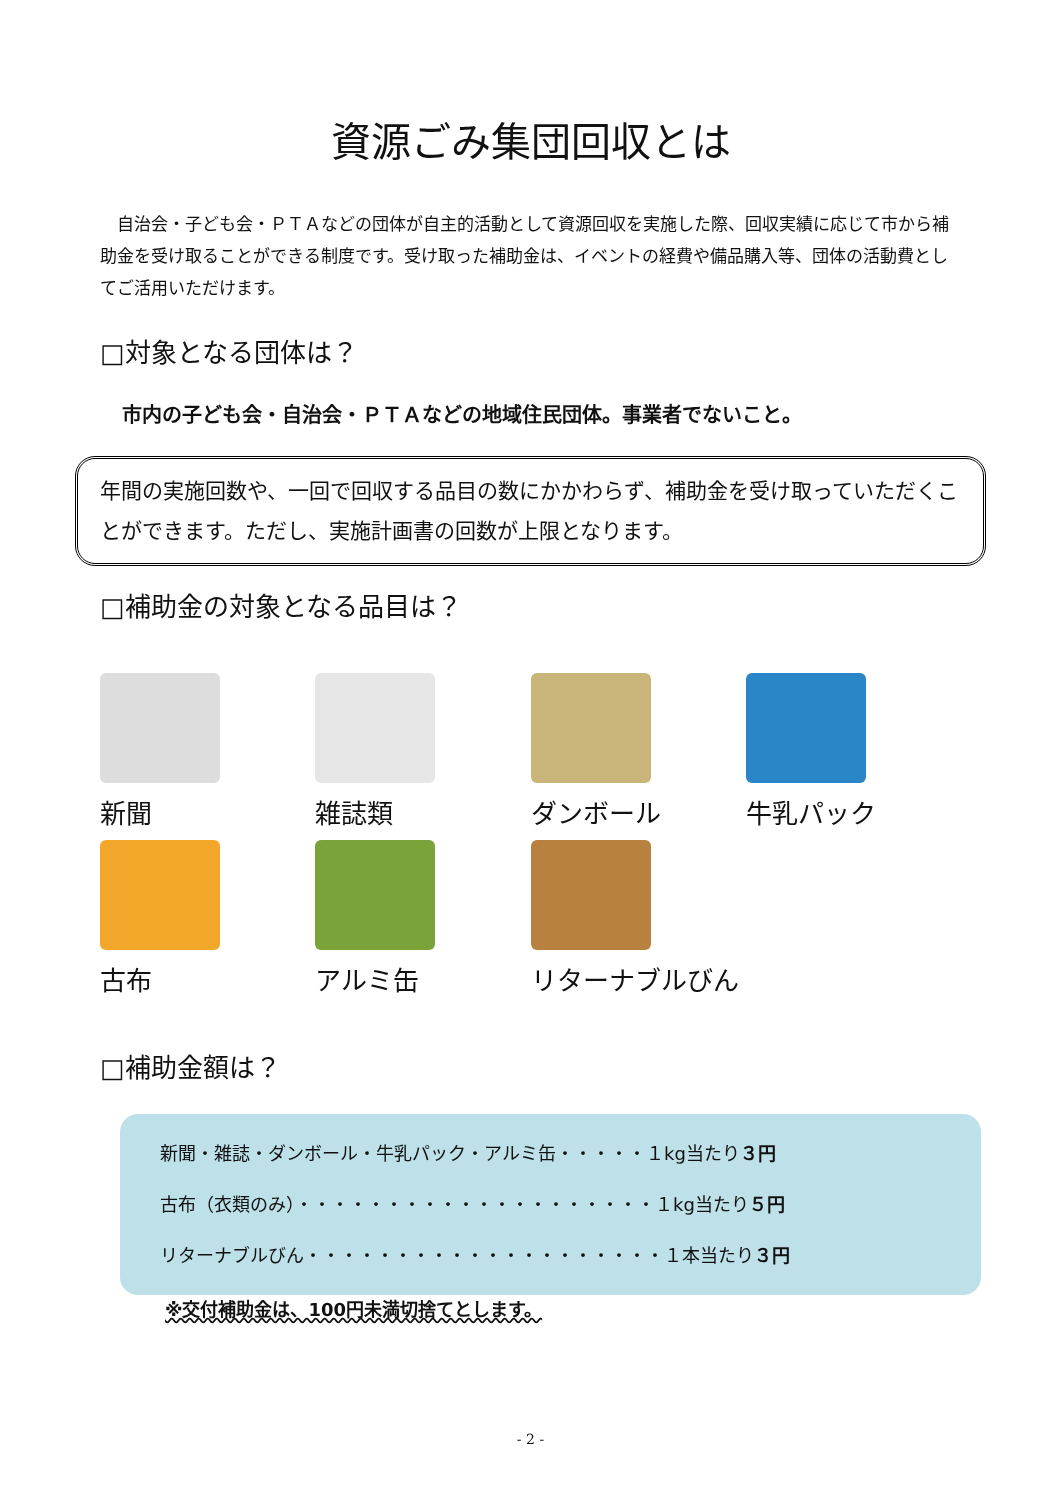資源ごみ集団回収とは
　自治会・子ども会・ＰＴＡなどの団体が自主的活動として資源回収を実施した際、回収実績に応じて市から補助金を受け取ることができる制度です。受け取った補助金は、イベントの経費や備品購入等、団体の活動費としてご活用いただけます。
□対象となる団体は？
市内の子ども会・自治会・ＰＴＡなどの地域住民団体。事業者でないこと。
年間の実施回数や、一回で回収する品目の数にかかわらず、補助金を受け取っていただくことができます。ただし、実施計画書の回数が上限となります。
□補助金の対象となる品目は？
新聞
雑誌類
ダンボール
牛乳パック
古布
アルミ缶
リターナブルびん
□補助金額は？
新聞・雑誌・ダンボール・牛乳パック・アルミ缶・・・・・１kg当たり３円
古布（衣類のみ）・・・・・・・・・・・・・・・・・・・・１kg当たり５円
リターナブルびん・・・・・・・・・・・・・・・・・・・・１本当たり３円
※交付補助金は、100円未満切捨てとします。
- 2 -